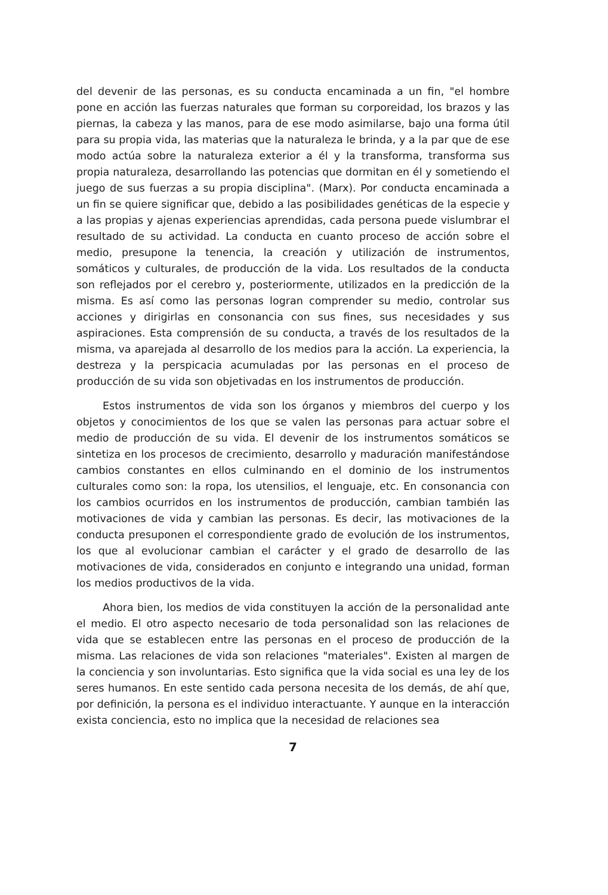del devenir de las personas, es su conducta encaminada a un fin, "el hombre pone en acción las fuerzas naturales que forman su corporeidad, los brazos y las piernas, la cabeza y las manos, para de ese modo asimilarse, bajo una forma útil para su propia vida, las materias que la naturaleza le brinda, y a la par que de ese modo actúa sobre la naturaleza exterior a él y la transforma, transforma sus propia naturaleza, desarrollando las potencias que dormitan en él y sometiendo el juego de sus fuerzas a su propia disciplina". (Marx). Por conducta encaminada a un fin se quiere significar que, debido a las posibilidades genéticas de la especie y a las propias y ajenas experiencias aprendidas, cada persona puede vislumbrar el resultado de su actividad. La conducta en cuanto proceso de acción sobre el medio, presupone la tenencia, la creación y utilización de instrumentos, somáticos y culturales, de producción de la vida. Los resultados de la conducta son reflejados por el cerebro y, posteriormente, utilizados en la predicción de la misma. Es así como las personas logran comprender su medio, controlar sus acciones y dirigirlas en consonancia con sus fines, sus necesidades y sus aspiraciones. Esta comprensión de su conducta, a través de los resultados de la misma, va aparejada al desarrollo de los medios para la acción. La experiencia, la destreza y la perspicacia acumuladas por las personas en el proceso de producción de su vida son objetivadas en los instrumentos de producción.
Estos instrumentos de vida son los órganos y miembros del cuerpo y los objetos y conocimientos de los que se valen las personas para actuar sobre el medio de producción de su vida. El devenir de los instrumentos somáticos se sintetiza en los procesos de crecimiento, desarrollo y maduración manifestándose cambios constantes en ellos culminando en el dominio de los instrumentos culturales como son: la ropa, los utensilios, el lenguaje, etc. En consonancia con los cambios ocurridos en los instrumentos de producción, cambian también las motivaciones de vida y cambian las personas. Es decir, las motivaciones de la conducta presuponen el correspondiente grado de evolución de los instrumentos, los que al evolucionar cambian el carácter y el grado de desarrollo de las motivaciones de vida, considerados en conjunto e integrando una unidad, forman los medios productivos de la vida.
Ahora bien, los medios de vida constituyen la acción de la personalidad ante el medio. El otro aspecto necesario de toda personalidad son las relaciones de vida que se establecen entre las personas en el proceso de producción de la misma. Las relaciones de vida son relaciones "materiales". Existen al margen de la conciencia y son involuntarias. Esto significa que la vida social es una ley de los seres humanos. En este sentido cada persona necesita de los demás, de ahí que, por definición, la persona es el individuo interactuante. Y aunque en la interacción exista conciencia, esto no implica que la necesidad de relaciones sea
7